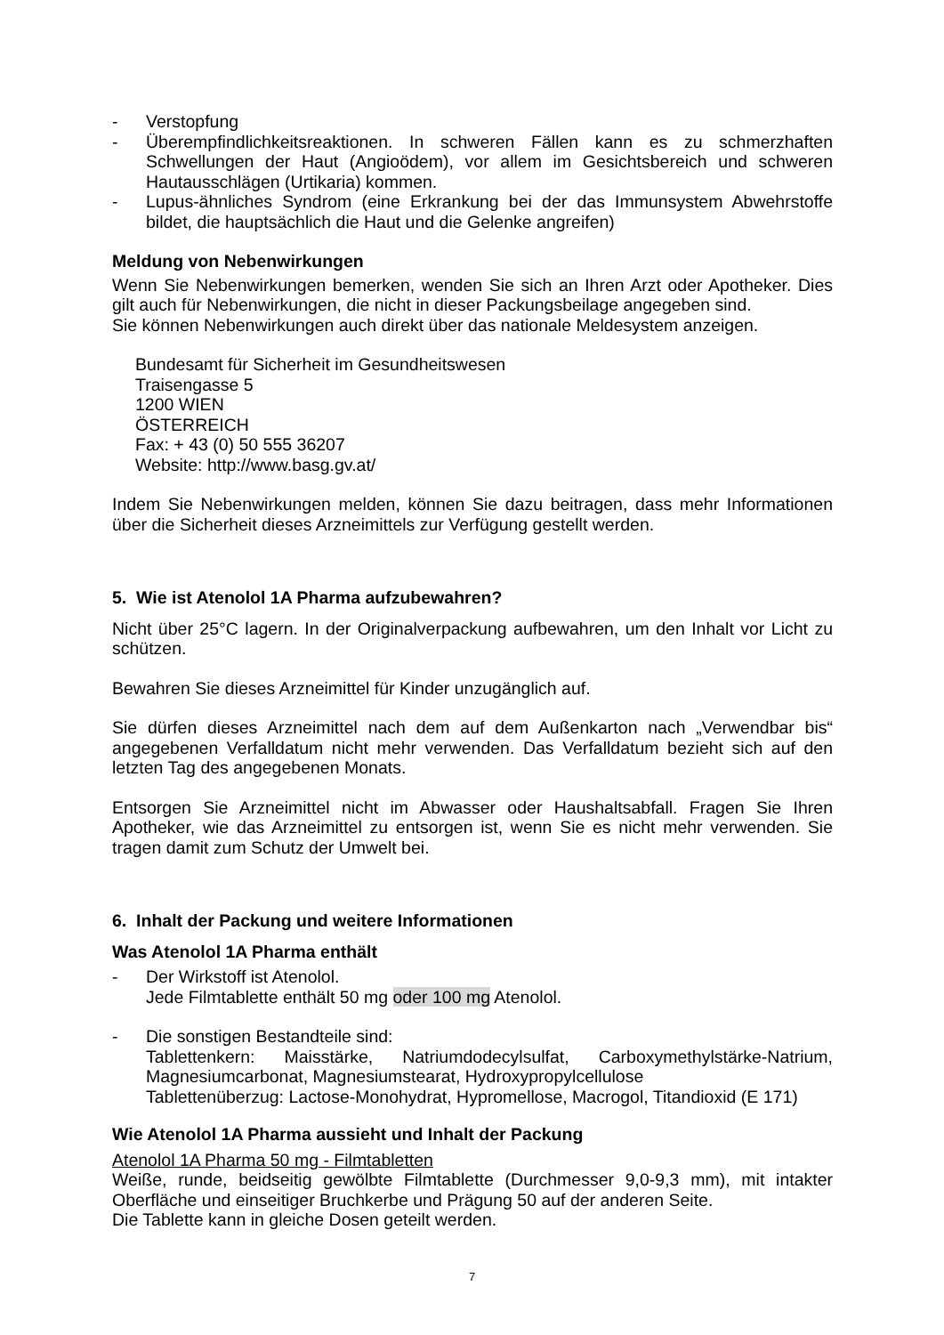- Verstopfung
- Überempfindlichkeitsreaktionen. In schweren Fällen kann es zu schmerzhaften Schwellungen der Haut (Angioödem), vor allem im Gesichtsbereich und schweren Hautausschlägen (Urtikaria) kommen.
- Lupus-ähnliches Syndrom (eine Erkrankung bei der das Immunsystem Abwehrstoffe bildet, die hauptsächlich die Haut und die Gelenke angreifen)
Meldung von Nebenwirkungen
Wenn Sie Nebenwirkungen bemerken, wenden Sie sich an Ihren Arzt oder Apotheker. Dies gilt auch für Nebenwirkungen, die nicht in dieser Packungsbeilage angegeben sind.
Sie können Nebenwirkungen auch direkt über das nationale Meldesystem anzeigen.
Bundesamt für Sicherheit im Gesundheitswesen
Traisengasse 5
1200 WIEN
ÖSTERREICH
Fax: + 43 (0) 50 555 36207
Website: http://www.basg.gv.at/
Indem Sie Nebenwirkungen melden, können Sie dazu beitragen, dass mehr Informationen über die Sicherheit dieses Arzneimittels zur Verfügung gestellt werden.
5. Wie ist Atenolol 1A Pharma aufzubewahren?
Nicht über 25°C lagern. In der Originalverpackung aufbewahren, um den Inhalt vor Licht zu schützen.
Bewahren Sie dieses Arzneimittel für Kinder unzugänglich auf.
Sie dürfen dieses Arzneimittel nach dem auf dem Außenkarton nach „Verwendbar bis“ angegebenen Verfalldatum nicht mehr verwenden. Das Verfalldatum bezieht sich auf den letzten Tag des angegebenen Monats.
Entsorgen Sie Arzneimittel nicht im Abwasser oder Haushaltsabfall. Fragen Sie Ihren Apotheker, wie das Arzneimittel zu entsorgen ist, wenn Sie es nicht mehr verwenden. Sie tragen damit zum Schutz der Umwelt bei.
6. Inhalt der Packung und weitere Informationen
Was Atenolol 1A Pharma enthält
- Der Wirkstoff ist Atenolol.
Jede Filmtablette enthält 50 mg oder 100 mg Atenolol.
- Die sonstigen Bestandteile sind:
Tablettenkern: Maisstärke, Natriumdodecylsulfat, Carboxymethylstärke-Natrium, Magnesiumcarbonat, Magnesiumstearat, Hydroxypropylcellulose
Tablettenüberzug: Lactose-Monohydrat, Hypromellose, Macrogol, Titandioxid (E 171)
Wie Atenolol 1A Pharma aussieht und Inhalt der Packung
Atenolol 1A Pharma 50 mg - Filmtabletten
Weiße, runde, beidseitig gewölbte Filmtablette (Durchmesser 9,0-9,3 mm), mit intakter Oberfläche und einseitiger Bruchkerbe und Prägung 50 auf der anderen Seite.
Die Tablette kann in gleiche Dosen geteilt werden.
7